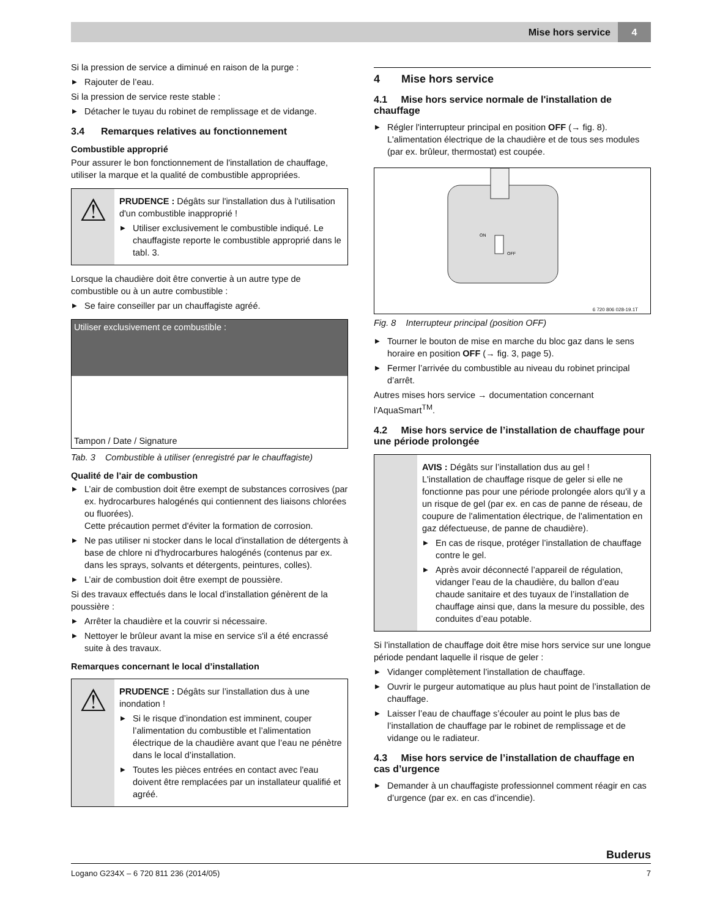Mise hors service 4
Si la pression de service a diminué en raison de la purge :
Rajouter de l’eau.
Si la pression de service reste stable :
Détacher le tuyau du robinet de remplissage et de vidange.
3.4 Remarques relatives au fonctionnement
Combustible approprié
Pour assurer le bon fonctionnement de l'installation de chauffage, utiliser la marque et la qualité de combustible appropriées.
⚠
PRUDENCE : Dégâts sur l'installation dus à l'utilisation d'un combustible inapproprié !
Utiliser exclusivement le combustible indiqué. Le chauffagiste reporte le combustible approprié dans le tabl. 3.
Lorsque la chaudière doit être convertie à un autre type de combustible ou à un autre combustible :
Se faire conseiller par un chauffagiste agréé.
| Utiliser exclusivement ce combustible : |
| --- |
| Tampon / Date / Signature |
Tab. 3 Combustible à utiliser (enregistré par le chauffagiste)
Qualité de l’air de combustion
L’air de combustion doit être exempt de substances corrosives (par ex. hydrocarbures halogénés qui contiennent des liaisons chlorées ou fluorées).
Cette précaution permet d'éviter la formation de corrosion.
Ne pas utiliser ni stocker dans le local d'installation de détergents à base de chlore ni d'hydrocarbures halogénés (contenus par ex. dans les sprays, solvants et détergents, peintures, colles).
L’air de combustion doit être exempt de poussière.
Si des travaux effectués dans le local d’installation génèrent de la poussière :
Arrêter la chaudière et la couvrir si nécessaire.
Nettoyer le brûleur avant la mise en service s'il a été encrassé suite à des travaux.
Remarques concernant le local d’installation
⚠
PRUDENCE : Dégâts sur l’installation dus à une inondation !
Si le risque d’inondation est imminent, couper l’alimentation du combustible et l’alimentation électrique de la chaudière avant que l’eau ne pénètre dans le local d’installation.
Toutes les pièces entrées en contact avec l'eau doivent être remplacées par un installateur qualifié et agréé.
4 Mise hors service
4.1 Mise hors service normale de l'installation de chauffage
Régler l'interrupteur principal en position OFF (→ fig. 8). L'alimentation électrique de la chaudière et de tous ses modules (par ex. brûleur, thermostat) est coupée.
ON
OFF
6 720 806 028-19.1T
Fig. 8 Interrupteur principal (position OFF)
Tourner le bouton de mise en marche du bloc gaz dans le sens horaire en position OFF (→ fig. 3, page 5).
Fermer l’arrivée du combustible au niveau du robinet principal d’arrêt.
Autres mises hors service → documentation concernant l'AquaSmart<sup>TM</sup>.
4.2 Mise hors service de l’installation de chauffage pour une période prolongée
AVIS : Dégâts sur l’installation dus au gel !
L'installation de chauffage risque de geler si elle ne fonctionne pas pour une période prolongée alors qu'il y a un risque de gel (par ex. en cas de panne de réseau, de coupure de l'alimentation électrique, de l'alimentation en gaz défectueuse, de panne de chaudière).
En cas de risque, protéger l’installation de chauffage contre le gel.
Après avoir déconnecté l’appareil de régulation, vidanger l’eau de la chaudière, du ballon d’eau chaude sanitaire et des tuyaux de l’installation de chauffage ainsi que, dans la mesure du possible, des conduites d’eau potable.
Si l’installation de chauffage doit être mise hors service sur une longue période pendant laquelle il risque de geler :
Vidanger complètement l’installation de chauffage.
Ouvrir le purgeur automatique au plus haut point de l’installation de chauffage.
Laisser l’eau de chauffage s’écouler au point le plus bas de l’installation de chauffage par le robinet de remplissage et de vidange ou le radiateur.
4.3 Mise hors service de l’installation de chauffage en cas d’urgence
Demander à un chauffagiste professionnel comment réagir en cas d’urgence (par ex. en cas d’incendie).
Buderus
Logano G234X – 6 720 811 236 (2014/05) 7